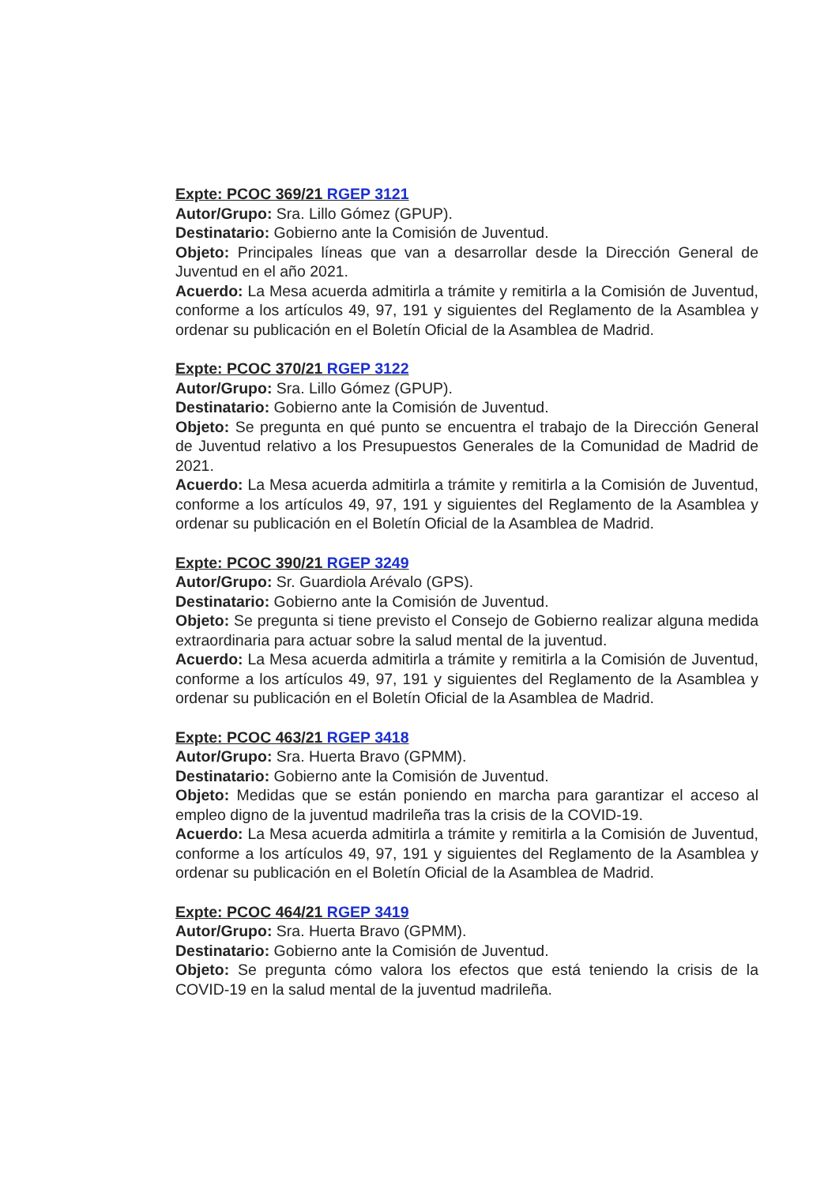Expte: PCOC 369/21 RGEP 3121
Autor/Grupo: Sra. Lillo Gómez (GPUP).
Destinatario: Gobierno ante la Comisión de Juventud.
Objeto: Principales líneas que van a desarrollar desde la Dirección General de Juventud en el año 2021.
Acuerdo: La Mesa acuerda admitirla a trámite y remitirla a la Comisión de Juventud, conforme a los artículos 49, 97, 191 y siguientes del Reglamento de la Asamblea y ordenar su publicación en el Boletín Oficial de la Asamblea de Madrid.
Expte: PCOC 370/21 RGEP 3122
Autor/Grupo: Sra. Lillo Gómez (GPUP).
Destinatario: Gobierno ante la Comisión de Juventud.
Objeto: Se pregunta en qué punto se encuentra el trabajo de la Dirección General de Juventud relativo a los Presupuestos Generales de la Comunidad de Madrid de 2021.
Acuerdo: La Mesa acuerda admitirla a trámite y remitirla a la Comisión de Juventud, conforme a los artículos 49, 97, 191 y siguientes del Reglamento de la Asamblea y ordenar su publicación en el Boletín Oficial de la Asamblea de Madrid.
Expte: PCOC 390/21 RGEP 3249
Autor/Grupo: Sr. Guardiola Arévalo (GPS).
Destinatario: Gobierno ante la Comisión de Juventud.
Objeto: Se pregunta si tiene previsto el Consejo de Gobierno realizar alguna medida extraordinaria para actuar sobre la salud mental de la juventud.
Acuerdo: La Mesa acuerda admitirla a trámite y remitirla a la Comisión de Juventud, conforme a los artículos 49, 97, 191 y siguientes del Reglamento de la Asamblea y ordenar su publicación en el Boletín Oficial de la Asamblea de Madrid.
Expte: PCOC 463/21 RGEP 3418
Autor/Grupo: Sra. Huerta Bravo (GPMM).
Destinatario: Gobierno ante la Comisión de Juventud.
Objeto: Medidas que se están poniendo en marcha para garantizar el acceso al empleo digno de la juventud madrileña tras la crisis de la COVID-19.
Acuerdo: La Mesa acuerda admitirla a trámite y remitirla a la Comisión de Juventud, conforme a los artículos 49, 97, 191 y siguientes del Reglamento de la Asamblea y ordenar su publicación en el Boletín Oficial de la Asamblea de Madrid.
Expte: PCOC 464/21 RGEP 3419
Autor/Grupo: Sra. Huerta Bravo (GPMM).
Destinatario: Gobierno ante la Comisión de Juventud.
Objeto: Se pregunta cómo valora los efectos que está teniendo la crisis de la COVID-19 en la salud mental de la juventud madrileña.